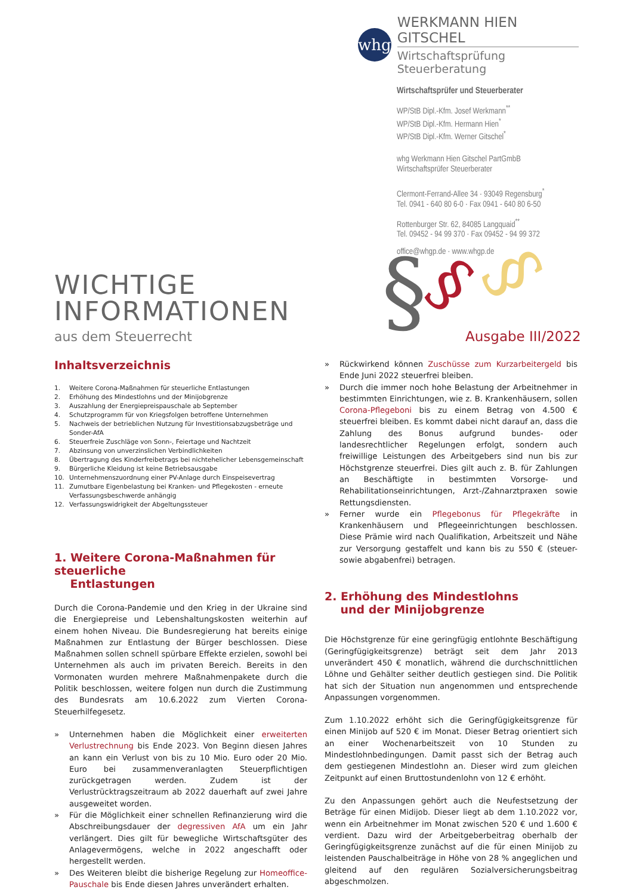whg
WERKMANN HIEN GITSCHEL
Wirtschaftsprüfung Steuerberatung
Wirtschaftsprüfer und Steuerberater
WP/StB Dipl.-Kfm. Josef Werkmann<sup>**</sup>
WP/StB Dipl.-Kfm. Hermann Hien<sup>*</sup>
WP/StB Dipl.-Kfm. Werner Gitschel<sup>*</sup>
whg Werkmann Hien Gitschel PartGmbB
Wirtschaftsprüfer Steuerberater
Clermont-Ferrand-Allee 34 · 93049 Regensburg<sup>*</sup>
Tel. 0941 - 640 80 6-0 · Fax 0941 - 640 80 6-50
Rottenburger Str. 62, 84085 Langquaid<sup>**</sup>
Tel. 09452 - 94 99 370 · Fax 09452 - 94 99 372
office@whgp.de · www.whgp.de
§
§
§
WICHTIGE
INFORMATIONEN
aus dem Steuerrecht
Ausgabe III/2022
Inhaltsverzeichnis
1. Weitere Corona-Maßnahmen für steuerliche Entlastungen
2. Erhöhung des Mindestlohns und der Minijobgrenze
3. Auszahlung der Energiepreispauschale ab September
4. Schutzprogramm für von Kriegsfolgen betroffene Unternehmen
5. Nachweis der betrieblichen Nutzung für Investitionsabzugsbeträge und Sonder-AfA
6. Steuerfreie Zuschläge von Sonn-, Feiertage und Nachtzeit
7. Abzinsung von unverzinslichen Verbindlichkeiten
8. Übertragung des Kinderfreibetrags bei nichtehelicher Lebensgemeinschaft
9. Bürgerliche Kleidung ist keine Betriebsausgabe
10. Unternehmenszuordnung einer PV-Anlage durch Einspeisevertrag
11. Zumutbare Eigenbelastung bei Kranken- und Pflegekosten - erneute Verfassungsbeschwerde anhängig
12. Verfassungswidrigkeit der Abgeltungssteuer
1. Weitere Corona-Maßnahmen für steuerliche
Entlastungen
Durch die Corona-Pandemie und den Krieg in der Ukraine sind die Energiepreise und Lebenshaltungskosten weiterhin auf einem hohen Niveau. Die Bundesregierung hat bereits einige Maßnahmen zur Entlastung der Bürger beschlossen. Diese Maßnahmen sollen schnell spürbare Effekte erzielen, sowohl bei Unternehmen als auch im privaten Bereich. Bereits in den Vormonaten wurden mehrere Maßnahmenpakete durch die Politik beschlossen, weitere folgen nun durch die Zustimmung des Bundesrats am 10.6.2022 zum Vierten Corona-Steuerhilfegesetz.
» Unternehmen haben die Möglichkeit einer erweiterten Verlustrechnung bis Ende 2023. Von Beginn diesen Jahres an kann ein Verlust von bis zu 10 Mio. Euro oder 20 Mio. Euro bei zusammenveranlagten Steuerpflichtigen zurückgetragen werden. Zudem ist der Verlustrücktragszeitraum ab 2022 dauerhaft auf zwei Jahre ausgeweitet worden.
» Für die Möglichkeit einer schnellen Refinanzierung wird die Abschreibungsdauer der degressiven AfA um ein Jahr verlängert. Dies gilt für bewegliche Wirtschaftsgüter des Anlagevermögens, welche in 2022 angeschafft oder hergestellt werden.
» Des Weiteren bleibt die bisherige Regelung zur Homeoffice-Pauschale bis Ende diesen Jahres unverändert erhalten.
» Rückwirkend können Zuschüsse zum Kurzarbeitergeld bis Ende Juni 2022 steuerfrei bleiben.
» Durch die immer noch hohe Belastung der Arbeitnehmer in bestimmten Einrichtungen, wie z. B. Krankenhäusern, sollen Corona-Pflegeboni bis zu einem Betrag von 4.500 € steuerfrei bleiben. Es kommt dabei nicht darauf an, dass die Zahlung des Bonus aufgrund bundes- oder landesrechtlicher Regelungen erfolgt, sondern auch freiwillige Leistungen des Arbeitgebers sind nun bis zur Höchstgrenze steuerfrei. Dies gilt auch z. B. für Zahlungen an Beschäftigte in bestimmten Vorsorge- und Rehabilitationseinrichtungen, Arzt-/Zahnarztpraxen sowie Rettungsdiensten.
» Ferner wurde ein Pflegebonus für Pflegekräfte in Krankenhäusern und Pflegeeinrichtungen beschlossen. Diese Prämie wird nach Qualifikation, Arbeitszeit und Nähe zur Versorgung gestaffelt und kann bis zu 550 € (steuer- sowie abgabenfrei) betragen.
2. Erhöhung des Mindestlohns
und der Minijobgrenze
Die Höchstgrenze für eine geringfügig entlohnte Beschäftigung (Geringfügigkeitsgrenze) beträgt seit dem Jahr 2013 unverändert 450 € monatlich, während die durchschnittlichen Löhne und Gehälter seither deutlich gestiegen sind. Die Politik hat sich der Situation nun angenommen und entsprechende Anpassungen vorgenommen.
Zum 1.10.2022 erhöht sich die Geringfügigkeitsgrenze für einen Minijob auf 520 € im Monat. Dieser Betrag orientiert sich an einer Wochenarbeitszeit von 10 Stunden zu Mindestlohnbedingungen. Damit passt sich der Betrag auch dem gestiegenen Mindestlohn an. Dieser wird zum gleichen Zeitpunkt auf einen Bruttostundenlohn von 12 € erhöht.
Zu den Anpassungen gehört auch die Neufestsetzung der Beträge für einen Midijob. Dieser liegt ab dem 1.10.2022 vor, wenn ein Arbeitnehmer im Monat zwischen 520 € und 1.600 € verdient. Dazu wird der Arbeitgeberbeitrag oberhalb der Geringfügigkeitsgrenze zunächst auf die für einen Minijob zu leistenden Pauschalbeiträge in Höhe von 28 % angeglichen und gleitend auf den regulären Sozialversicherungsbeitrag abgeschmolzen.